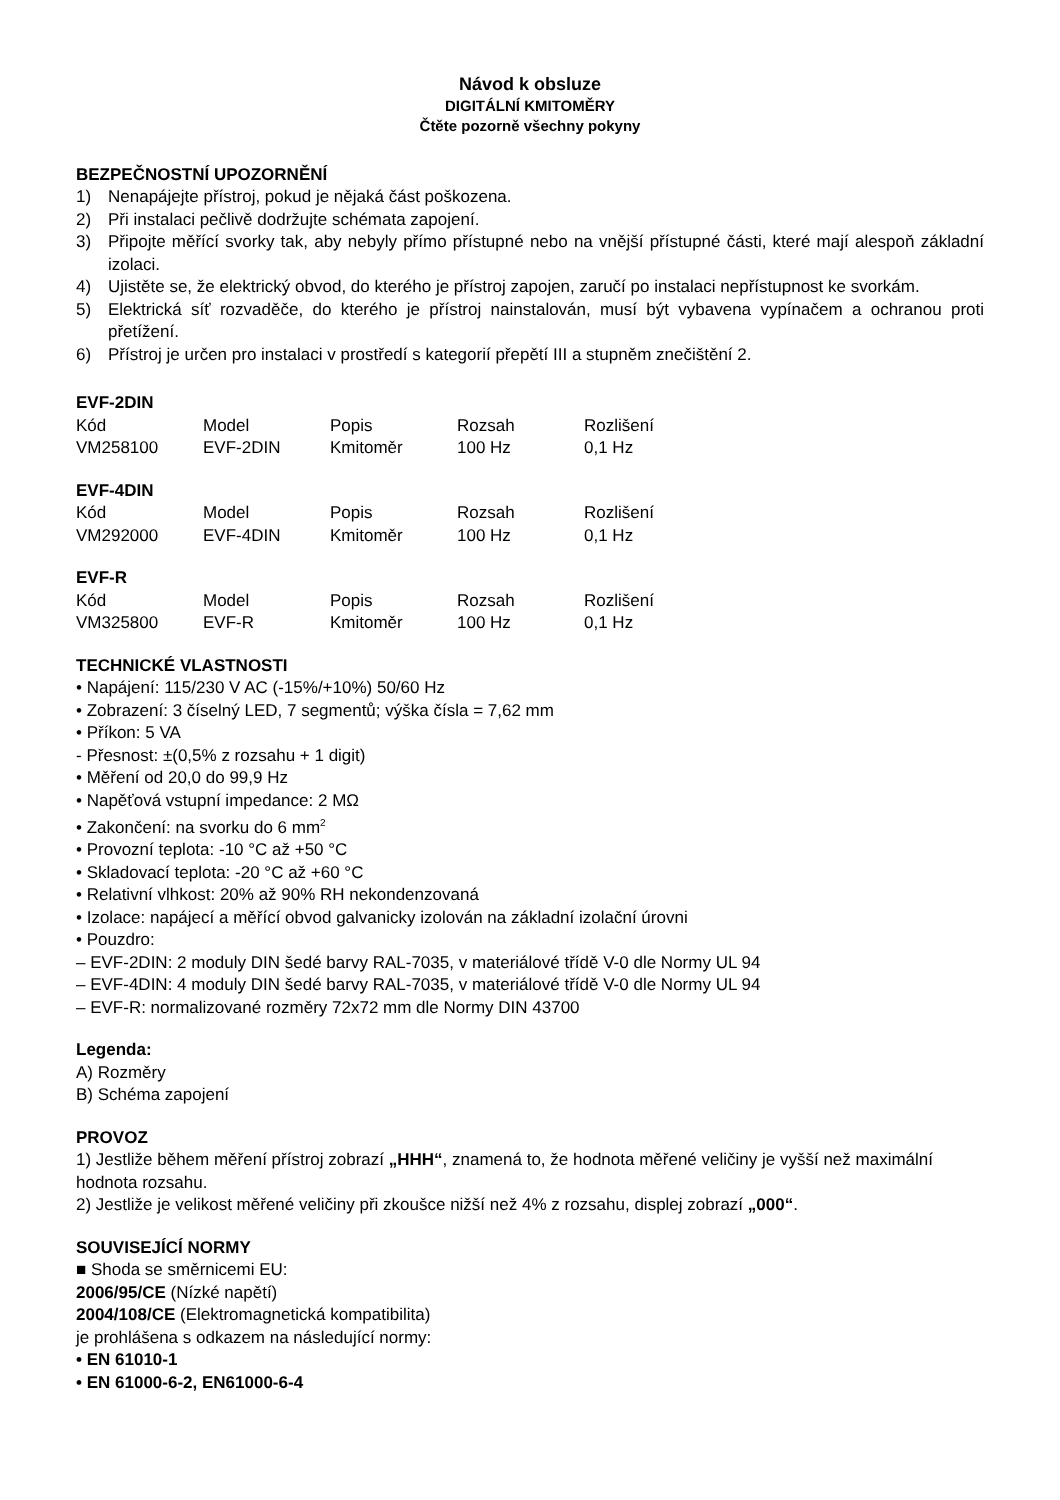Návod k obsluze
DIGITÁLNÍ KMITOMĚRY
Čtěte pozorně všechny pokyny
BEZPEČNOSTNÍ UPOZORNĚNÍ
1) Nenapájejte přístroj, pokud je nějaká část poškozena.
2) Při instalaci pečlivě dodržujte schémata zapojení.
3) Připojte měřící svorky tak, aby nebyly přímo přístupné nebo na vnější přístupné části, které mají alespoň základní izolaci.
4) Ujistěte se, že elektrický obvod, do kterého je přístroj zapojen, zaručí po instalaci nepřístupnost ke svorkám.
5) Elektrická síť rozvaděče, do kterého je přístroj nainstalován, musí být vybavena vypínačem a ochranou proti přetížení.
6) Přístroj je určen pro instalaci v prostředí s kategorií přepětí III a stupněm znečištění 2.
EVF-2DIN
| Kód | Model | Popis | Rozsah | Rozlišení |
| VM258100 | EVF-2DIN | Kmitoměr | 100 Hz | 0,1 Hz |
EVF-4DIN
| Kód | Model | Popis | Rozsah | Rozlišení |
| VM292000 | EVF-4DIN | Kmitoměr | 100 Hz | 0,1 Hz |
EVF-R
| Kód | Model | Popis | Rozsah | Rozlišení |
| VM325800 | EVF-R | Kmitoměr | 100 Hz | 0,1 Hz |
TECHNICKÉ VLASTNOSTI
• Napájení: 115/230 V AC (-15%/+10%) 50/60 Hz
• Zobrazení: 3 číselný LED, 7 segmentů; výška čísla = 7,62 mm
• Příkon: 5 VA
- Přesnost: ±(0,5% z rozsahu + 1 digit)
• Měření od 20,0 do 99,9 Hz
• Napěťová vstupní impedance: 2 MΩ
• Zakončení: na svorku do 6 mm<sup>2</sup>
• Provozní teplota: -10 °C až +50 °C
• Skladovací teplota: -20 °C až +60 °C
• Relativní vlhkost: 20% až 90% RH nekondenzovaná
• Izolace: napájecí a měřící obvod galvanicky izolován na základní izolační úrovni
• Pouzdro:
– EVF-2DIN: 2 moduly DIN šedé barvy RAL-7035, v materiálové třídě V-0 dle Normy UL 94
– EVF-4DIN: 4 moduly DIN šedé barvy RAL-7035, v materiálové třídě V-0 dle Normy UL 94
– EVF-R: normalizované rozměry 72x72 mm dle Normy DIN 43700
Legenda:
A) Rozměry
B) Schéma zapojení
PROVOZ
1) Jestliže během měření přístroj zobrazí „HHH“, znamená to, že hodnota měřené veličiny je vyšší než maximální hodnota rozsahu.
2) Jestliže je velikost měřené veličiny při zkoušce nižší než 4% z rozsahu, displej zobrazí „000“.
SOUVISEJÍCÍ NORMY
■ Shoda se směrnicemi EU:
2006/95/CE (Nízké napětí)
2004/108/CE (Elektromagnetická kompatibilita)
je prohlášena s odkazem na následující normy:
• EN 61010-1
• EN 61000-6-2, EN61000-6-4